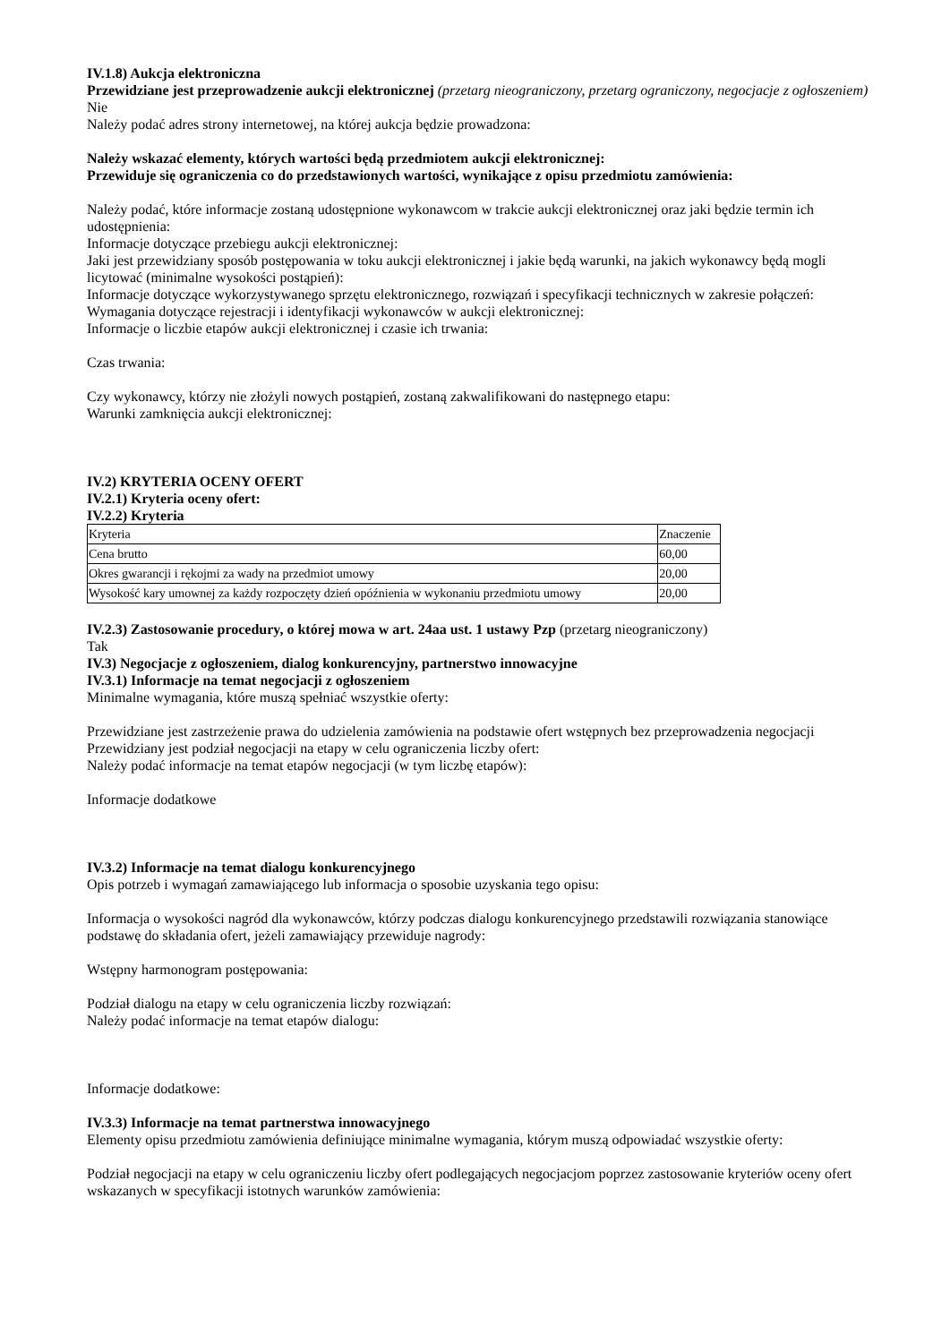IV.1.8) Aukcja elektroniczna
Przewidziane jest przeprowadzenie aukcji elektronicznej (przetarg nieograniczony, przetarg ograniczony, negocjacje z ogłoszeniem) Nie
Należy podać adres strony internetowej, na której aukcja będzie prowadzona:
Należy wskazać elementy, których wartości będą przedmiotem aukcji elektronicznej:
Przewiduje się ograniczenia co do przedstawionych wartości, wynikające z opisu przedmiotu zamówienia:
Należy podać, które informacje zostaną udostępnione wykonawcom w trakcie aukcji elektronicznej oraz jaki będzie termin ich udostępnienia:
Informacje dotyczące przebiegu aukcji elektronicznej:
Jaki jest przewidziany sposób postępowania w toku aukcji elektronicznej i jakie będą warunki, na jakich wykonawcy będą mogli licytować (minimalne wysokości postąpień):
Informacje dotyczące wykorzystywanego sprzętu elektronicznego, rozwiązań i specyfikacji technicznych w zakresie połączeń:
Wymagania dotyczące rejestracji i identyfikacji wykonawców w aukcji elektronicznej:
Informacje o liczbie etapów aukcji elektronicznej i czasie ich trwania:
Czas trwania:
Czy wykonawcy, którzy nie złożyli nowych postąpień, zostaną zakwalifikowani do następnego etapu:
Warunki zamknięcia aukcji elektronicznej:
IV.2) KRYTERIA OCENY OFERT
IV.2.1) Kryteria oceny ofert:
IV.2.2) Kryteria
| Kryteria | Znaczenie |
| Cena brutto | 60,00 |
| Okres gwarancji i rękojmi za wady na przedmiot umowy | 20,00 |
| Wysokość kary umownej za każdy rozpoczęty dzień opóźnienia w wykonaniu przedmiotu umowy | 20,00 |
IV.2.3) Zastosowanie procedury, o której mowa w art. 24aa ust. 1 ustawy Pzp (przetarg nieograniczony)
Tak
IV.3) Negocjacje z ogłoszeniem, dialog konkurencyjny, partnerstwo innowacyjne
IV.3.1) Informacje na temat negocjacji z ogłoszeniem
Minimalne wymagania, które muszą spełniać wszystkie oferty:
Przewidziane jest zastrzeżenie prawa do udzielenia zamówienia na podstawie ofert wstępnych bez przeprowadzenia negocjacji
Przewidziany jest podział negocjacji na etapy w celu ograniczenia liczby ofert:
Należy podać informacje na temat etapów negocjacji (w tym liczbę etapów):
Informacje dodatkowe
IV.3.2) Informacje na temat dialogu konkurencyjnego
Opis potrzeb i wymagań zamawiającego lub informacja o sposobie uzyskania tego opisu:
Informacja o wysokości nagród dla wykonawców, którzy podczas dialogu konkurencyjnego przedstawili rozwiązania stanowiące podstawę do składania ofert, jeżeli zamawiający przewiduje nagrody:
Wstępny harmonogram postępowania:
Podział dialogu na etapy w celu ograniczenia liczby rozwiązań:
Należy podać informacje na temat etapów dialogu:
Informacje dodatkowe:
IV.3.3) Informacje na temat partnerstwa innowacyjnego
Elementy opisu przedmiotu zamówienia definiujące minimalne wymagania, którym muszą odpowiadać wszystkie oferty:
Podział negocjacji na etapy w celu ograniczeniu liczby ofert podlegających negocjacjom poprzez zastosowanie kryteriów oceny ofert wskazanych w specyfikacji istotnych warunków zamówienia: